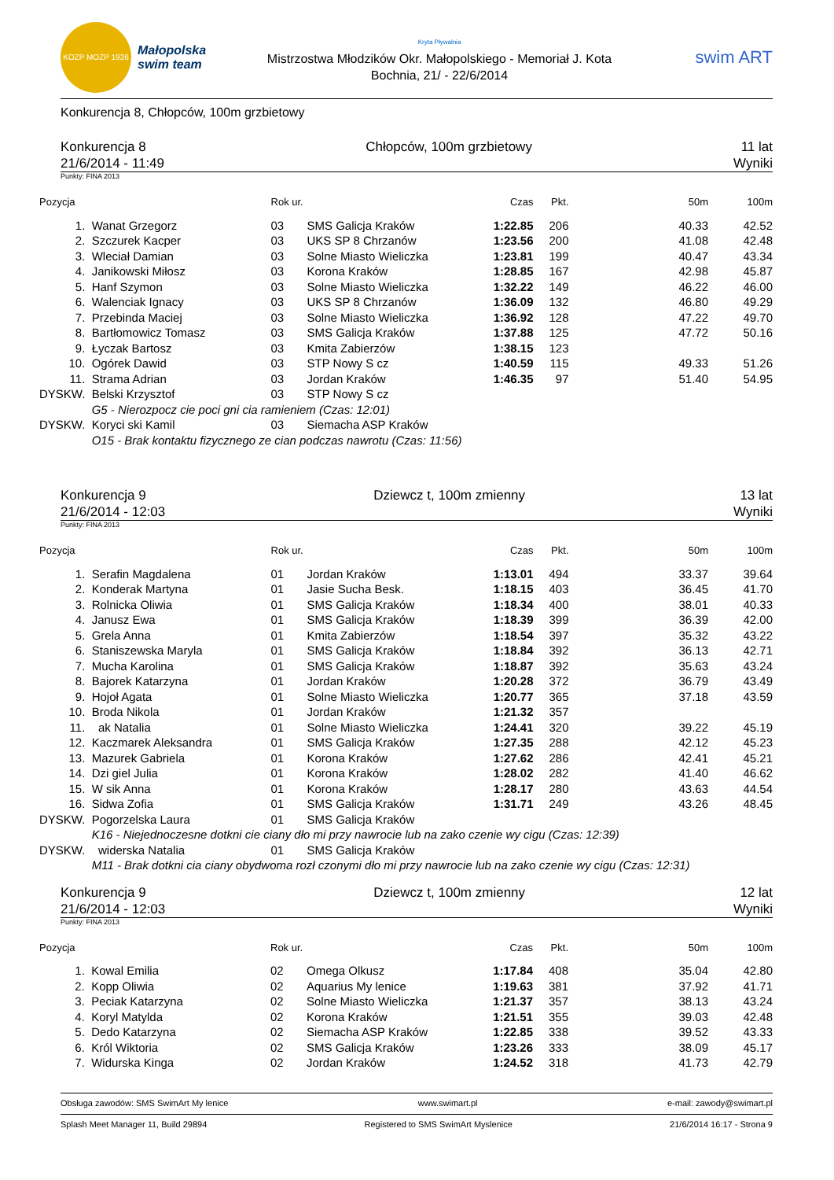KOZP MOZP 1926
Małopolska
swim team
Kryta Pływalnia
Mistrzostwa Młodzików Okr. Małopolskiego - Memoriał J. Kota
Bochnia, 21/ - 22/6/2014
swim ART
Konkurencja 8, Chłopców, 100m grzbietowy
Konkurencja 8
21/6/2014 - 11:49
Chłopców, 100m grzbietowy 11 lat
Wyniki
Punkty: FINA 2013
| Pozycja | | Rok ur. | | Czas | Pkt. | 50m | 100m |
| --- | --- | --- | --- | --- | --- | --- | --- |
| 1. | Wanat Grzegorz | 03 | SMS Galicja Kraków | 1:22.85 | 206 | 40.33 | 42.52 |
| 2. | Szczurek Kacper | 03 | UKS SP 8 Chrzanów | 1:23.56 | 200 | 41.08 | 42.48 |
| 3. | Wleciał Damian | 03 | Solne Miasto Wieliczka | 1:23.81 | 199 | 40.47 | 43.34 |
| 4. | Janikowski Miłosz | 03 | Korona Kraków | 1:28.85 | 167 | 42.98 | 45.87 |
| 5. | Hanf Szymon | 03 | Solne Miasto Wieliczka | 1:32.22 | 149 | 46.22 | 46.00 |
| 6. | Walenciak Ignacy | 03 | UKS SP 8 Chrzanów | 1:36.09 | 132 | 46.80 | 49.29 |
| 7. | Przebinda Maciej | 03 | Solne Miasto Wieliczka | 1:36.92 | 128 | 47.22 | 49.70 |
| 8. | Bartłomowicz Tomasz | 03 | SMS Galicja Kraków | 1:37.88 | 125 | 47.72 | 50.16 |
| 9. | Łyczak Bartosz | 03 | Kmita Zabierzów | 1:38.15 | 123 | | |
| 10. | Ogórek Dawid | 03 | STP Nowy S cz | 1:40.59 | 115 | 49.33 | 51.26 |
| 11. | Strama Adrian | 03 | Jordan Kraków | 1:46.35 | 97 | 51.40 | 54.95 |
| DYSKW. | Belski Krzysztof | 03 | STP Nowy S cz | | | | |
| | G5 - Nierozpocz cie poci gni cia ramieniem (Czas: 12:01) | | | | | | |
| DYSKW. | Koryci ski Kamil | 03 | Siemacha ASP Kraków | | | | |
| | O15 - Brak kontaktu fizycznego ze cian podczas nawrotu (Czas: 11:56) | | | | | | |
Konkurencja 9
21/6/2014 - 12:03
Dziewcz t, 100m zmienny 13 lat
Wyniki
Punkty: FINA 2013
| Pozycja | | Rok ur. | | Czas | Pkt. | 50m | 100m |
| --- | --- | --- | --- | --- | --- | --- | --- |
| 1. | Serafin Magdalena | 01 | Jordan Kraków | 1:13.01 | 494 | 33.37 | 39.64 |
| 2. | Konderak Martyna | 01 | Jasie Sucha Besk. | 1:18.15 | 403 | 36.45 | 41.70 |
| 3. | Rolnicka Oliwia | 01 | SMS Galicja Kraków | 1:18.34 | 400 | 38.01 | 40.33 |
| 4. | Janusz Ewa | 01 | SMS Galicja Kraków | 1:18.39 | 399 | 36.39 | 42.00 |
| 5. | Grela Anna | 01 | Kmita Zabierzów | 1:18.54 | 397 | 35.32 | 43.22 |
| 6. | Staniszewska Maryla | 01 | SMS Galicja Kraków | 1:18.84 | 392 | 36.13 | 42.71 |
| 7. | Mucha Karolina | 01 | SMS Galicja Kraków | 1:18.87 | 392 | 35.63 | 43.24 |
| 8. | Bajorek Katarzyna | 01 | Jordan Kraków | 1:20.28 | 372 | 36.79 | 43.49 |
| 9. | Hojoł Agata | 01 | Solne Miasto Wieliczka | 1:20.77 | 365 | 37.18 | 43.59 |
| 10. | Broda Nikola | 01 | Jordan Kraków | 1:21.32 | 357 | | |
| 11. | ak Natalia | 01 | Solne Miasto Wieliczka | 1:24.41 | 320 | 39.22 | 45.19 |
| 12. | Kaczmarek Aleksandra | 01 | SMS Galicja Kraków | 1:27.35 | 288 | 42.12 | 45.23 |
| 13. | Mazurek Gabriela | 01 | Korona Kraków | 1:27.62 | 286 | 42.41 | 45.21 |
| 14. | Dzi giel Julia | 01 | Korona Kraków | 1:28.02 | 282 | 41.40 | 46.62 |
| 15. | W sik Anna | 01 | Korona Kraków | 1:28.17 | 280 | 43.63 | 44.54 |
| 16. | Sidwa Zofia | 01 | SMS Galicja Kraków | 1:31.71 | 249 | 43.26 | 48.45 |
| DYSKW. | Pogorzelska Laura | 01 | SMS Galicja Kraków | | | | |
| | K16 - Niejednoczesne dotkni cie ciany dło mi przy nawrocie lub na zako czenie wy cigu (Czas: 12:39) | | | | | | |
| DYSKW. | widerska Natalia | 01 | SMS Galicja Kraków | | | | |
| | M11 - Brak dotkni cia ciany obydwoma rozł czonymi dło mi przy nawrocie lub na zako czenie wy cigu (Czas: 12:31) | | | | | | |
Konkurencja 9
21/6/2014 - 12:03
Dziewcz t, 100m zmienny 12 lat
Wyniki
Punkty: FINA 2013
| Pozycja | | Rok ur. | | Czas | Pkt. | 50m | 100m |
| --- | --- | --- | --- | --- | --- | --- | --- |
| 1. | Kowal Emilia | 02 | Omega Olkusz | 1:17.84 | 408 | 35.04 | 42.80 |
| 2. | Kopp Oliwia | 02 | Aquarius My lenice | 1:19.63 | 381 | 37.92 | 41.71 |
| 3. | Peciak Katarzyna | 02 | Solne Miasto Wieliczka | 1:21.37 | 357 | 38.13 | 43.24 |
| 4. | Koryl Matylda | 02 | Korona Kraków | 1:21.51 | 355 | 39.03 | 42.48 |
| 5. | Dedo Katarzyna | 02 | Siemacha ASP Kraków | 1:22.85 | 338 | 39.52 | 43.33 |
| 6. | Król Wiktoria | 02 | SMS Galicja Kraków | 1:23.26 | 333 | 38.09 | 45.17 |
| 7. | Widurska Kinga | 02 | Jordan Kraków | 1:24.52 | 318 | 41.73 | 42.79 |
Obsługa zawodów: SMS SwimArt My lenice www.swimart.pl e-mail: zawody@swimart.pl
Splash Meet Manager 11, Build 29894 Registered to SMS SwimArt Myslenice 21/6/2014 16:17 - Strona 9